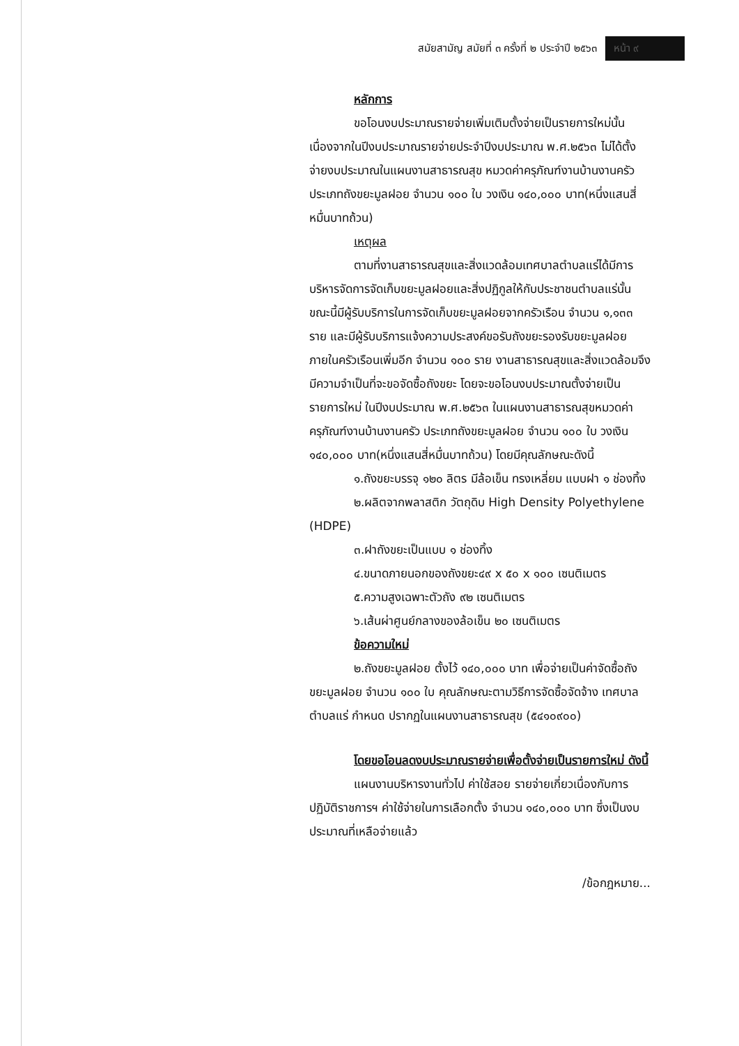สมัยสามัญ สมัยที่ ๓ ครั้งที่ ๒ ประจำปี ๒๕๖๓ หน้า ๙
หลักการ
ขอโอนงบประมาณรายจ่ายเพิ่มเติมตั้งจ่ายเป็นรายการใหม่นั้น เนื่องจากในปีงบประมาณรายจ่ายประจำปีงบประมาณ พ.ศ.๒๕๖๓ ไม่ได้ตั้งจ่ายงบประมาณในแผนงานสาธารณสุข หมวดค่าครุภัณฑ์งานบ้านงานครัว ประเภทถังขยะมูลฝอย จำนวน ๑๐๐ ใบ วงเงิน ๑๔๐,๐๐๐ บาท(หนึ่งแสนสี่หมื่นบาทถ้วน)
เหตุผล
ตามที่งานสาธารณสุขและสิ่งแวดล้อมเทศบาลตำบลแร่ได้มีการบริหารจัดการจัดเก็บขยะมูลฝอยและสิ่งปฏิกูลให้กับประชาชนตำบลแร่นั้น ขณะนี้มีผู้รับบริการในการจัดเก็บขยะมูลฝอยจากครัวเรือน จำนวน ๑,๑๓๓ ราย และมีผู้รับบริการแจ้งความประสงค์ขอรับถังขยะรองรับขยะมูลฝอยภายในครัวเรือนเพิ่มอีก จำนวน ๑๐๐ ราย งานสาธารณสุขและสิ่งแวดล้อมจึงมีความจำเป็นที่จะขอจัดซื้อถังขยะ โดยจะขอโอนงบประมาณตั้งจ่ายเป็นรายการใหม่ ในปีงบประมาณ พ.ศ.๒๕๖๓ ในแผนงานสาธารณสุขหมวดค่าครุภัณฑ์งานบ้านงานครัว ประเภทถังขยะมูลฝอย จำนวน ๑๐๐ ใบ วงเงิน ๑๔๐,๐๐๐ บาท(หนึ่งแสนสี่หมื่นบาทถ้วน) โดยมีคุณลักษณะดังนี้
๑.ถังขยะบรรจุ ๑๒๐ ลิตร มีล้อเข็น ทรงเหลี่ยม แบบฝา ๑ ช่องทิ้ง
๒.ผลิตจากพลาสติก วัตถุดิบ High Density Polyethylene (HDPE)
๓.ฝาถังขยะเป็นแบบ ๑ ช่องทิ้ง
๔.ขนาดภายนอกของถังขยะ๔๙ x ๕๐ x ๑๐๐ เซนติเมตร
๕.ความสูงเฉพาะตัวถัง ๙๒ เซนติเมตร
๖.เส้นผ่าศูนย์กลางของล้อเข็น ๒๐ เซนติเมตร
ข้อความใหม่
๒.ถังขยะมูลฝอย ตั้งไว้ ๑๔๐,๐๐๐ บาท เพื่อจ่ายเป็นค่าจัดซื้อถังขยะมูลฝอย จำนวน ๑๐๐ ใบ คุณลักษณะตามวิธีการจัดซื้อจัดจ้าง เทศบาลตำบลแร่ กำหนด ปรากฏในแผนงานสาธารณสุข (๕๔๑๐๙๐๐)
โดยขอโอนลดงบประมาณรายจ่ายเพื่อตั้งจ่ายเป็นรายการใหม่ ดังนี้
แผนงานบริหารงานทั่วไป ค่าใช้สอย รายจ่ายเกี่ยวเนื่องกับการปฏิบัติราชการฯ ค่าใช้จ่ายในการเลือกตั้ง จำนวน ๑๔๐,๐๐๐ บาท ซึ่งเป็นงบประมาณที่เหลือจ่ายแล้ว
/ข้อกฎหมาย...